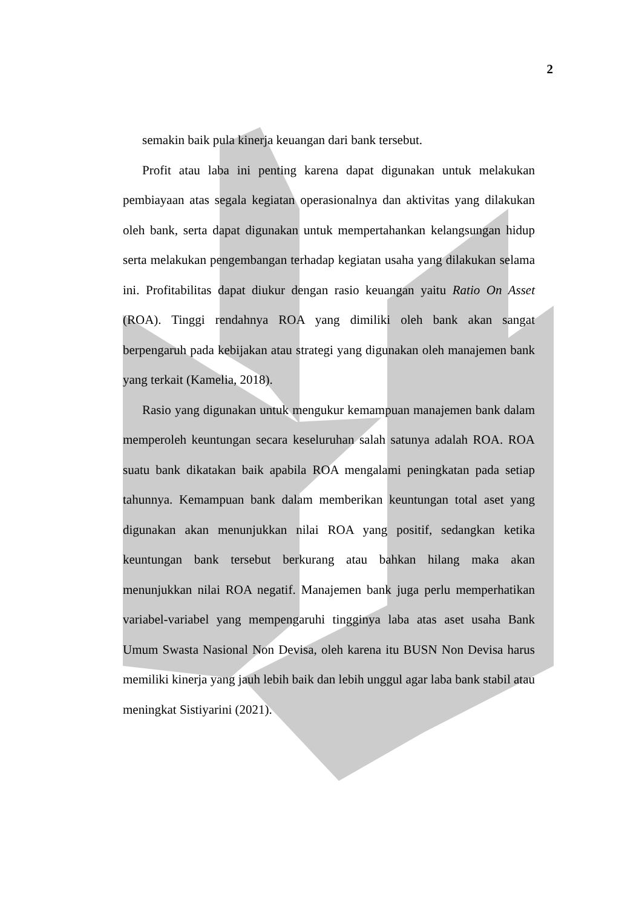2
semakin baik pula kinerja keuangan dari bank tersebut.
Profit atau laba ini penting karena dapat digunakan untuk melakukan pembiayaan atas segala kegiatan operasionalnya dan aktivitas yang dilakukan oleh bank, serta dapat digunakan untuk mempertahankan kelangsungan hidup serta melakukan pengembangan terhadap kegiatan usaha yang dilakukan selama ini. Profitabilitas dapat diukur dengan rasio keuangan yaitu Ratio On Asset (ROA). Tinggi rendahnya ROA yang dimiliki oleh bank akan sangat berpengaruh pada kebijakan atau strategi yang digunakan oleh manajemen bank yang terkait (Kamelia, 2018).
Rasio yang digunakan untuk mengukur kemampuan manajemen bank dalam memperoleh keuntungan secara keseluruhan salah satunya adalah ROA. ROA suatu bank dikatakan baik apabila ROA mengalami peningkatan pada setiap tahunnya. Kemampuan bank dalam memberikan keuntungan total aset yang digunakan akan menunjukkan nilai ROA yang positif, sedangkan ketika keuntungan bank tersebut berkurang atau bahkan hilang maka akan menunjukkan nilai ROA negatif. Manajemen bank juga perlu memperhatikan variabel-variabel yang mempengaruhi tingginya laba atas aset usaha Bank Umum Swasta Nasional Non Devisa, oleh karena itu BUSN Non Devisa harus memiliki kinerja yang jauh lebih baik dan lebih unggul agar laba bank stabil atau meningkat Sistiyarini (2021).